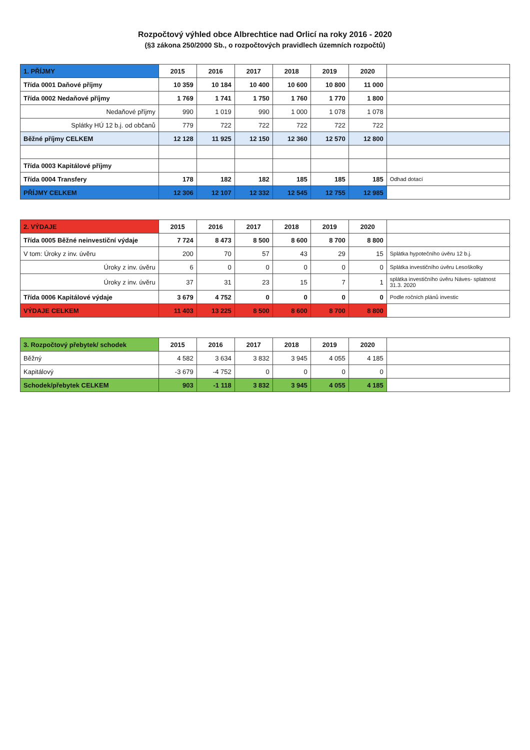Rozpočtový výhled obce Albrechtice nad Orlicí na roky 2016 - 2020
(§3 zákona 250/2000 Sb., o rozpočtových pravidlech územních rozpočtů)
| 1. PŘÍJMY | 2015 | 2016 | 2017 | 2018 | 2019 | 2020 | |
| --- | --- | --- | --- | --- | --- | --- | --- |
| Třída 0001 Daňové příjmy | 10 359 | 10 184 | 10 400 | 10 600 | 10 800 | 11 000 | |
| Třída 0002 Nedaňové příjmy | 1 769 | 1 741 | 1 750 | 1 760 | 1 770 | 1 800 | |
| Nedaňové příjmy | 990 | 1 019 | 990 | 1 000 | 1 078 | 1 078 | |
| Splátky HÚ 12 b.j. od občanů | 779 | 722 | 722 | 722 | 722 | 722 | |
| Běžné příjmy CELKEM | 12 128 | 11 925 | 12 150 | 12 360 | 12 570 | 12 800 | |
| Třída 0003 Kapitálové příjmy | | | | | | | |
| Třída 0004 Transfery | 178 | 182 | 182 | 185 | 185 | 185 | Odhad dotací |
| PŘÍJMY CELKEM | 12 306 | 12 107 | 12 332 | 12 545 | 12 755 | 12 985 | |
| 2. VÝDAJE | 2015 | 2016 | 2017 | 2018 | 2019 | 2020 | |
| --- | --- | --- | --- | --- | --- | --- | --- |
| Třída 0005 Běžné neinvestiční výdaje | 7 724 | 8 473 | 8 500 | 8 600 | 8 700 | 8 800 | |
| V tom: Úroky z inv. úvěru | 200 | 70 | 57 | 43 | 29 | 15 | Splátka hypotečního úvěru 12 b.j. |
| Úroky z inv. úvěru | 6 | 0 | 0 | 0 | 0 | 0 | Splátka investičního úvěru Lesoškolky |
| Úroky z inv. úvěru | 37 | 31 | 23 | 15 | 7 | 1 | splátka investičního úvěru Náves- splatnost 31.3. 2020 |
| Třída 0006 Kapitálové výdaje | 3 679 | 4 752 | 0 | 0 | 0 | 0 | Podle ročních plánů investic |
| VÝDAJE CELKEM | 11 403 | 13 225 | 8 500 | 8 600 | 8 700 | 8 800 | |
| 3. Rozpočtový přebytek/ schodek | 2015 | 2016 | 2017 | 2018 | 2019 | 2020 | |
| --- | --- | --- | --- | --- | --- | --- | --- |
| Běžný | 4 582 | 3 634 | 3 832 | 3 945 | 4 055 | 4 185 | |
| Kapitálový | -3 679 | -4 752 | 0 | 0 | 0 | 0 | |
| Schodek/přebytek CELKEM | 903 | -1 118 | 3 832 | 3 945 | 4 055 | 4 185 | |